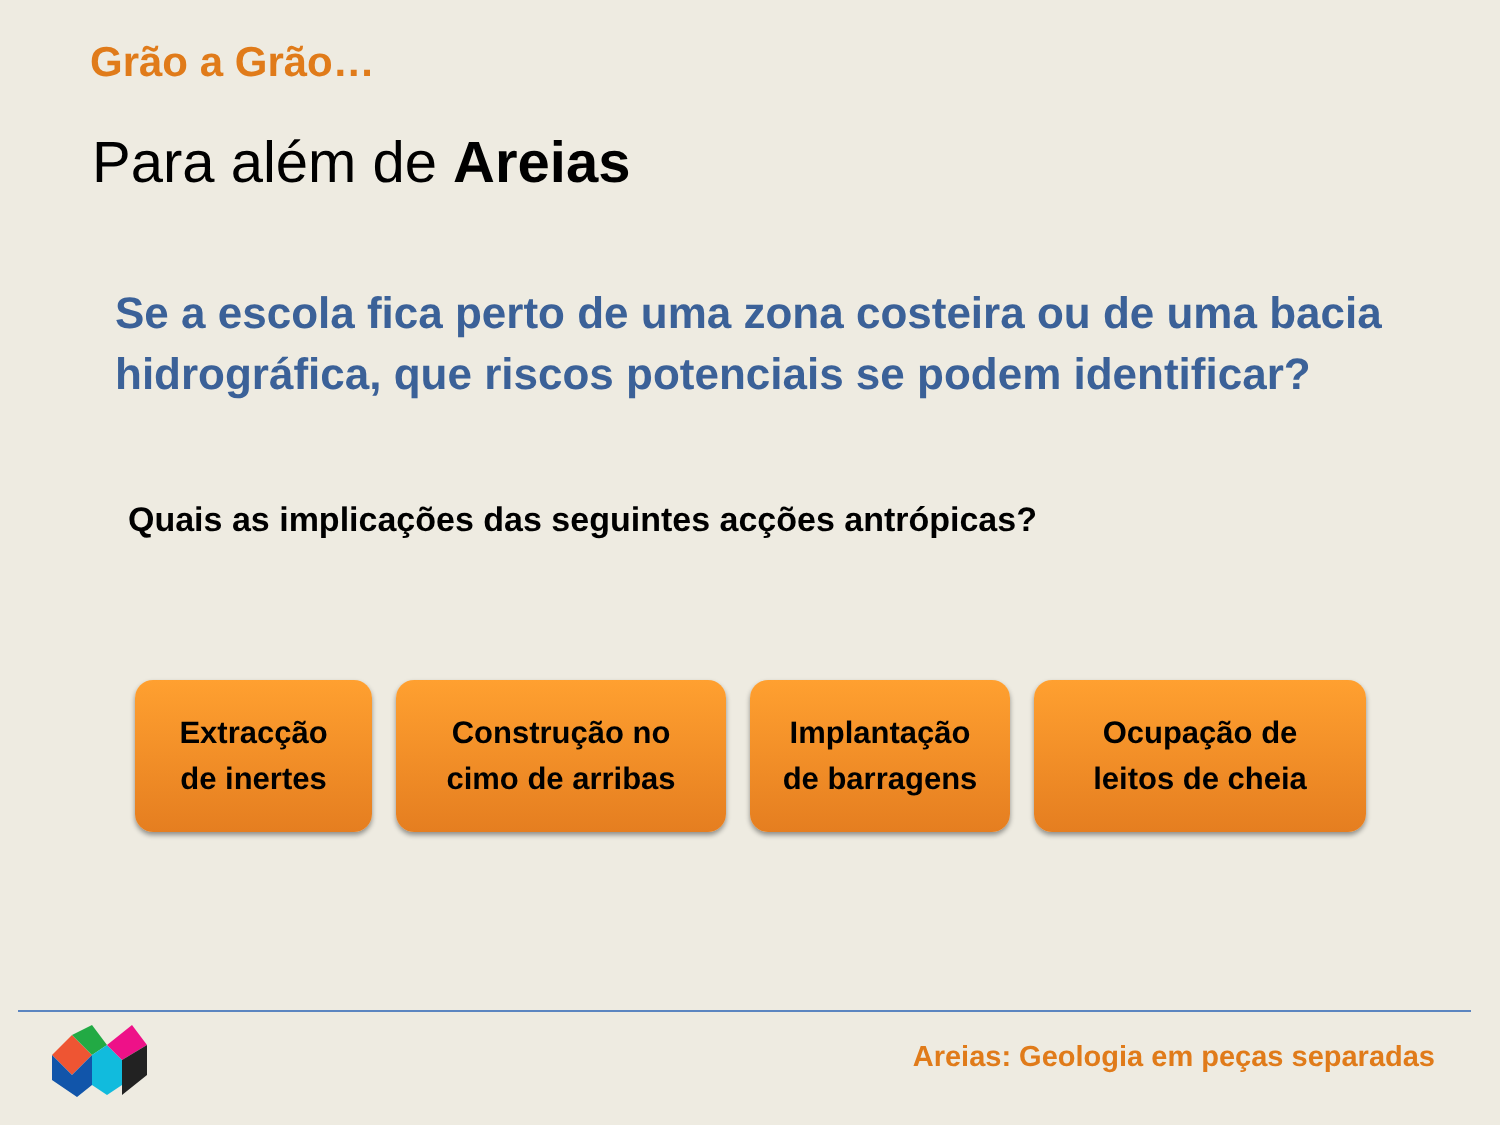Grão a Grão…
Para além de Areias
Se a escola fica perto de uma zona costeira ou de uma bacia hidrográfica, que riscos potenciais se podem identificar?
Quais as implicações das seguintes acções antrópicas?
Extracção
de inertes
Construção no
cimo de arribas
Implantação
de barragens
Ocupação de
leitos de cheia
Areias: Geologia em peças separadas